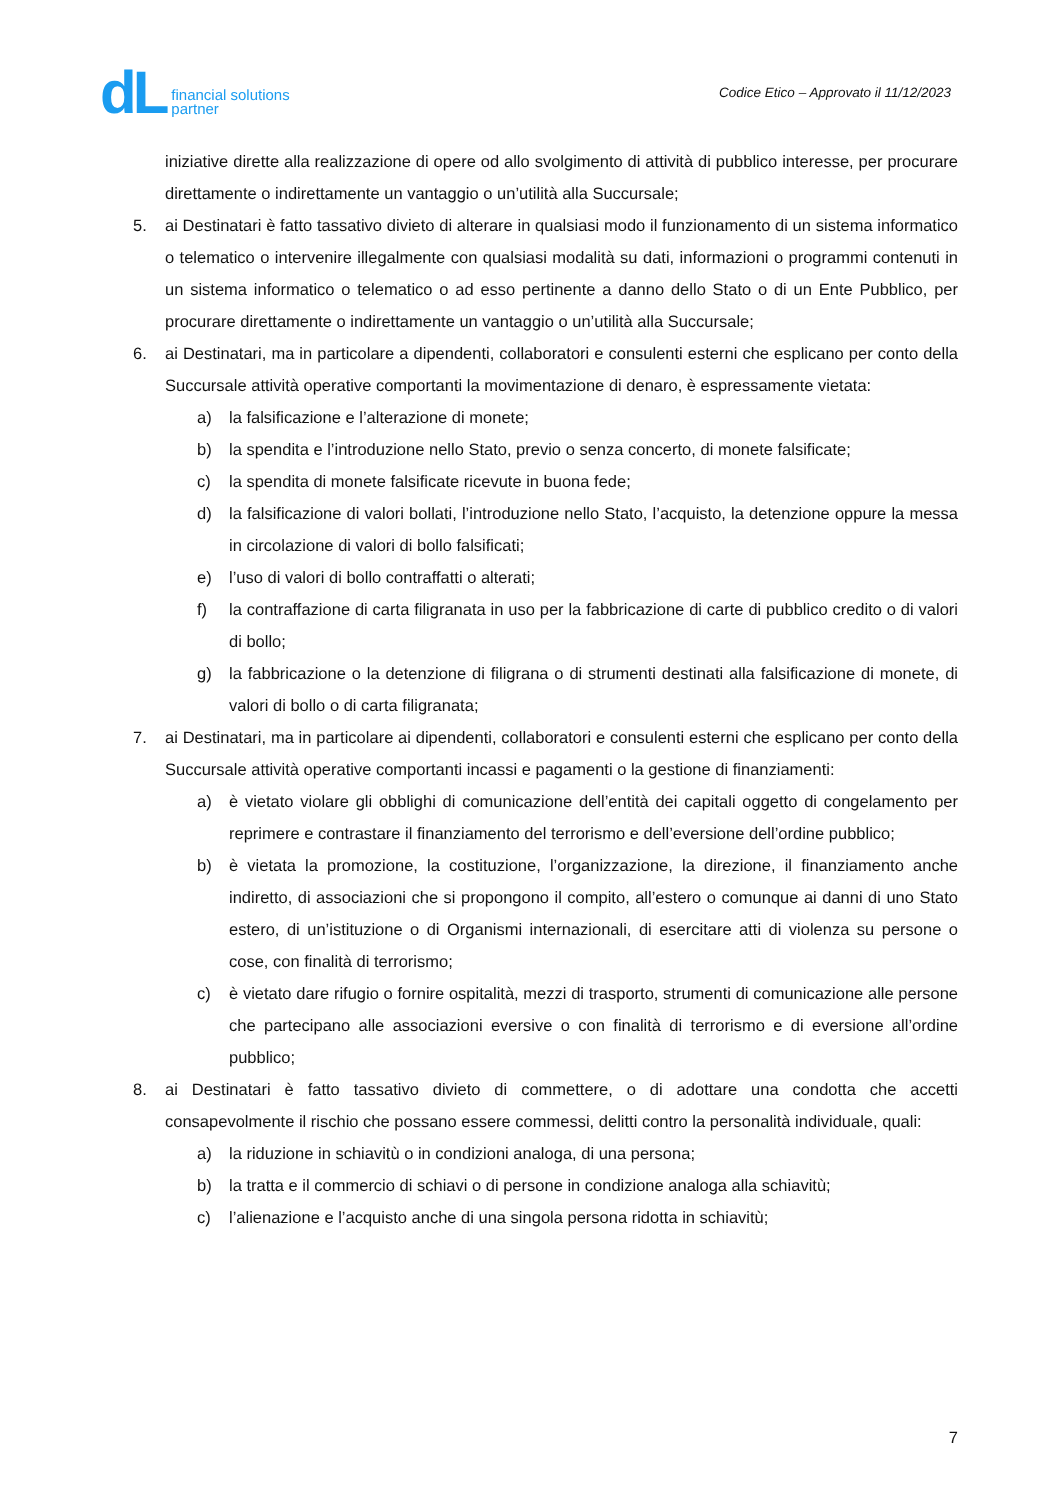dL financial solutions
partner
Codice Etico – Approvato il 11/12/2023
iniziative dirette alla realizzazione di opere od allo svolgimento di attività di pubblico interesse, per procurare direttamente o indirettamente un vantaggio o un’utilità alla Succursale;
5. ai Destinatari è fatto tassativo divieto di alterare in qualsiasi modo il funzionamento di un sistema informatico o telematico o intervenire illegalmente con qualsiasi modalità su dati, informazioni o programmi contenuti in un sistema informatico o telematico o ad esso pertinente a danno dello Stato o di un Ente Pubblico, per procurare direttamente o indirettamente un vantaggio o un’utilità alla Succursale;
6. ai Destinatari, ma in particolare a dipendenti, collaboratori e consulenti esterni che esplicano per conto della Succursale attività operative comportanti la movimentazione di denaro, è espressamente vietata:
a) la falsificazione e l’alterazione di monete;
b) la spendita e l’introduzione nello Stato, previo o senza concerto, di monete falsificate;
c) la spendita di monete falsificate ricevute in buona fede;
d) la falsificazione di valori bollati, l’introduzione nello Stato, l’acquisto, la detenzione oppure la messa in circolazione di valori di bollo falsificati;
e) l’uso di valori di bollo contraffatti o alterati;
f) la contraffazione di carta filigranata in uso per la fabbricazione di carte di pubblico credito o di valori di bollo;
g) la fabbricazione o la detenzione di filigrana o di strumenti destinati alla falsificazione di monete, di valori di bollo o di carta filigranata;
7. ai Destinatari, ma in particolare ai dipendenti, collaboratori e consulenti esterni che esplicano per conto della Succursale attività operative comportanti incassi e pagamenti o la gestione di finanziamenti:
a) è vietato violare gli obblighi di comunicazione dell’entità dei capitali oggetto di congelamento per reprimere e contrastare il finanziamento del terrorismo e dell’eversione dell’ordine pubblico;
b) è vietata la promozione, la costituzione, l’organizzazione, la direzione, il finanziamento anche indiretto, di associazioni che si propongono il compito, all’estero o comunque ai danni di uno Stato estero, di un’istituzione o di Organismi internazionali, di esercitare atti di violenza su persone o cose, con finalità di terrorismo;
c) è vietato dare rifugio o fornire ospitalità, mezzi di trasporto, strumenti di comunicazione alle persone che partecipano alle associazioni eversive o con finalità di terrorismo e di eversione all’ordine pubblico;
8. ai Destinatari è fatto tassativo divieto di commettere, o di adottare una condotta che accetti consapevolmente il rischio che possano essere commessi, delitti contro la personalità individuale, quali:
a) la riduzione in schiavitù o in condizioni analoga, di una persona;
b) la tratta e il commercio di schiavi o di persone in condizione analoga alla schiavitù;
c) l’alienazione e l’acquisto anche di una singola persona ridotta in schiavitù;
7